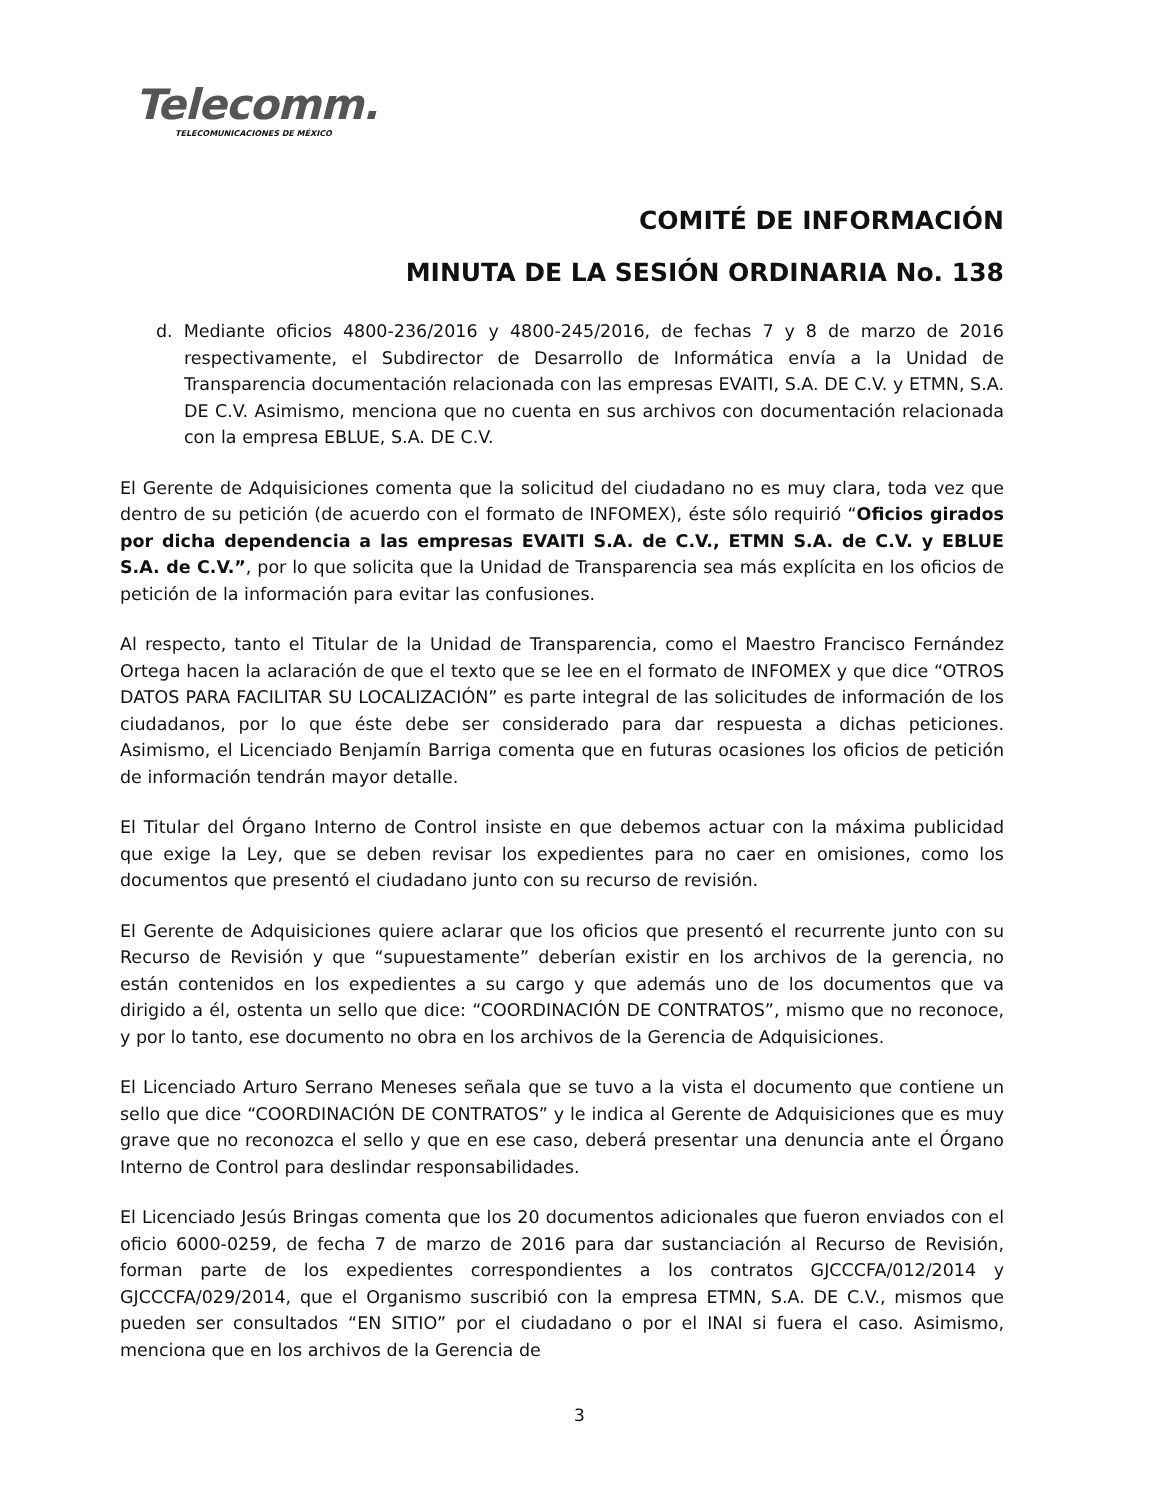Telecomm.
TELECOMUNICACIONES DE MÉXICO
COMITÉ DE INFORMACIÓN
MINUTA DE LA SESIÓN ORDINARIA No. 138
d. Mediante oficios 4800-236/2016 y 4800-245/2016, de fechas 7 y 8 de marzo de 2016 respectivamente, el Subdirector de Desarrollo de Informática envía a la Unidad de Transparencia documentación relacionada con las empresas EVAITI, S.A. DE C.V. y ETMN, S.A. DE C.V. Asimismo, menciona que no cuenta en sus archivos con documentación relacionada con la empresa EBLUE, S.A. DE C.V.
El Gerente de Adquisiciones comenta que la solicitud del ciudadano no es muy clara, toda vez que dentro de su petición (de acuerdo con el formato de INFOMEX), éste sólo requirió “Oficios girados por dicha dependencia a las empresas EVAITI S.A. de C.V., ETMN S.A. de C.V. y EBLUE S.A. de C.V.”, por lo que solicita que la Unidad de Transparencia sea más explícita en los oficios de petición de la información para evitar las confusiones.
Al respecto, tanto el Titular de la Unidad de Transparencia, como el Maestro Francisco Fernández Ortega hacen la aclaración de que el texto que se lee en el formato de INFOMEX y que dice “OTROS DATOS PARA FACILITAR SU LOCALIZACIÓN” es parte integral de las solicitudes de información de los ciudadanos, por lo que éste debe ser considerado para dar respuesta a dichas peticiones. Asimismo, el Licenciado Benjamín Barriga comenta que en futuras ocasiones los oficios de petición de información tendrán mayor detalle.
El Titular del Órgano Interno de Control insiste en que debemos actuar con la máxima publicidad que exige la Ley, que se deben revisar los expedientes para no caer en omisiones, como los documentos que presentó el ciudadano junto con su recurso de revisión.
El Gerente de Adquisiciones quiere aclarar que los oficios que presentó el recurrente junto con su Recurso de Revisión y que “supuestamente” deberían existir en los archivos de la gerencia, no están contenidos en los expedientes a su cargo y que además uno de los documentos que va dirigido a él, ostenta un sello que dice: “COORDINACIÓN DE CONTRATOS”, mismo que no reconoce, y por lo tanto, ese documento no obra en los archivos de la Gerencia de Adquisiciones.
El Licenciado Arturo Serrano Meneses señala que se tuvo a la vista el documento que contiene un sello que dice “COORDINACIÓN DE CONTRATOS” y le indica al Gerente de Adquisiciones que es muy grave que no reconozca el sello y que en ese caso, deberá presentar una denuncia ante el Órgano Interno de Control para deslindar responsabilidades.
El Licenciado Jesús Bringas comenta que los 20 documentos adicionales que fueron enviados con el oficio 6000-0259, de fecha 7 de marzo de 2016 para dar sustanciación al Recurso de Revisión, forman parte de los expedientes correspondientes a los contratos GJCCCFA/012/2014 y GJCCCFA/029/2014, que el Organismo suscribió con la empresa ETMN, S.A. DE C.V., mismos que pueden ser consultados “EN SITIO” por el ciudadano o por el INAI si fuera el caso. Asimismo, menciona que en los archivos de la Gerencia de
3